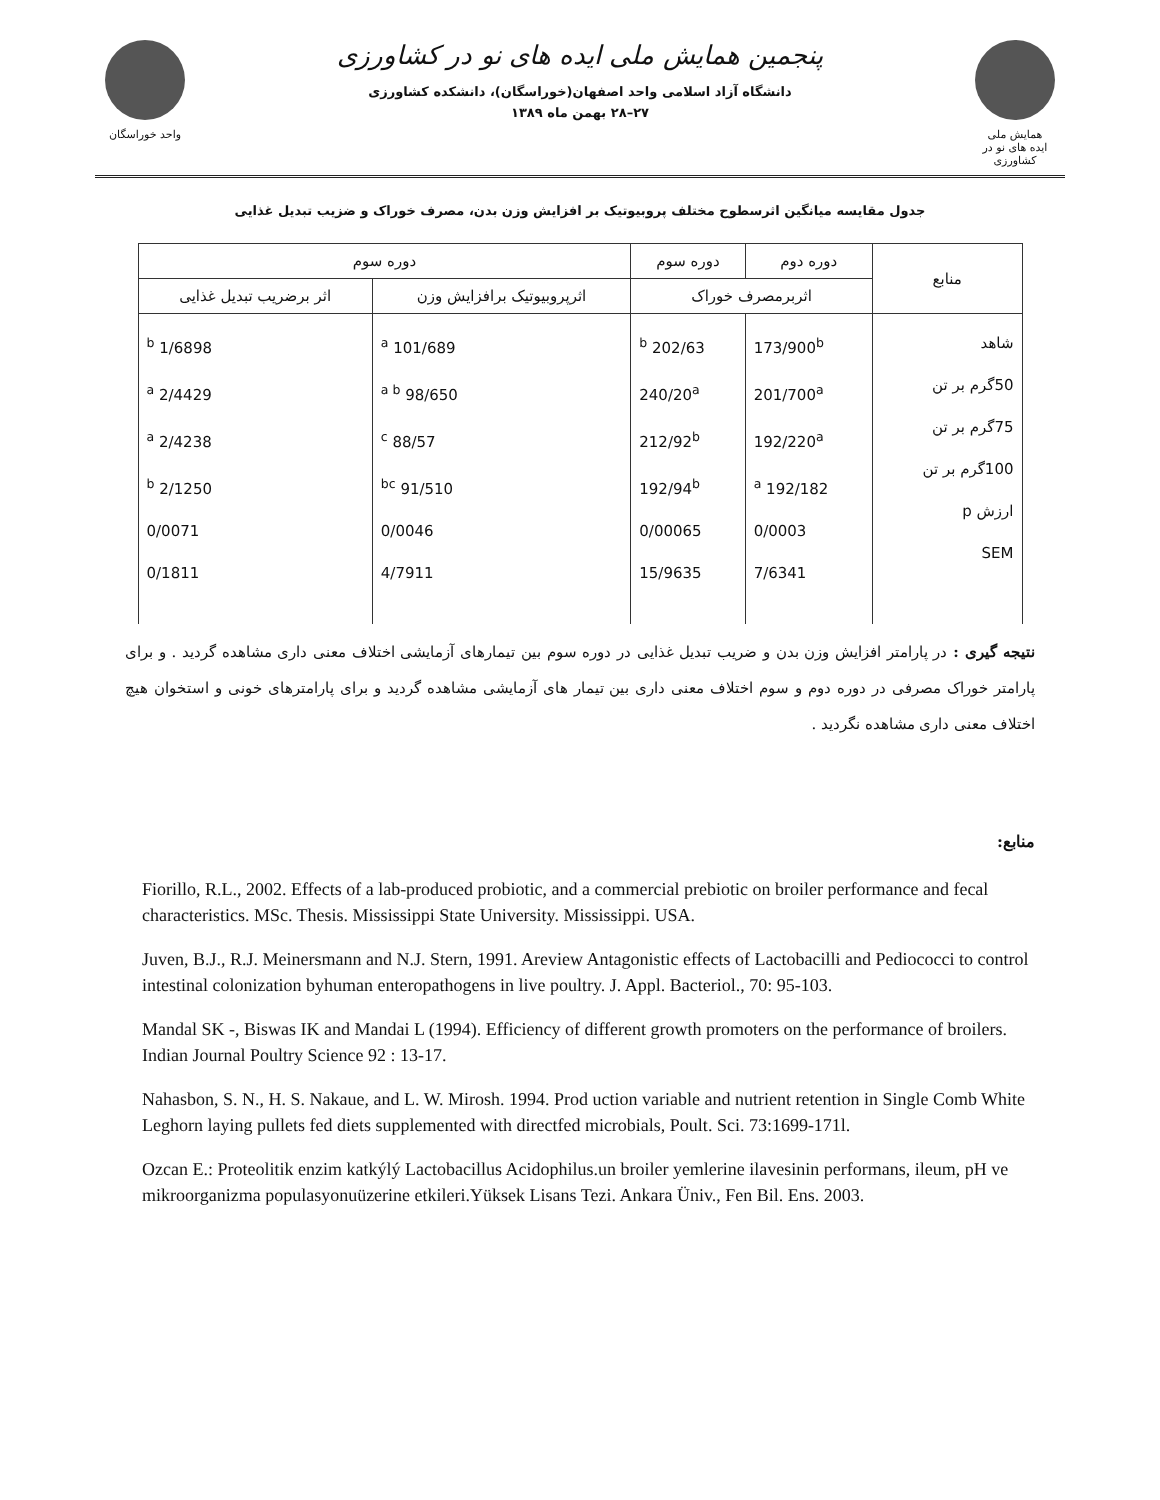واحد خوراسگان
پنجمین همایش ملی ایده های نو در کشاورزی
دانشگاه آزاد اسلامی واحد اصفهان(خوراسگان)، دانشکده کشاورزی
۲۷–۲۸ بهمن ماه ۱۳۸۹
همایش ملی
ایده های نو در کشاورزی
جدول مقایسه میانگین اثرسطوح مختلف پروبیوتیک بر افزایش وزن بدن، مصرف خوراک و ضزیب تبدیل غذایی
| منابع | دوره دوم | دوره سوم | دوره سوم | |
| --- | --- | --- | --- | --- |
| | اثربرمصرف خوراک | | اثرپروبیوتیک برافزایش وزن | اثر برضریب تبدیل غذایی |
| شاهد 50گرم بر تن 75گرم بر تن 100گرم بر تن ارزش p SEM | 173/900<sup>b</sup> 201/700<sup>a</sup> 192/220<sup>a</sup> 192/182 <sup>a</sup> 0/0003 7/6341 | 202/63 <sup>b</sup> 240/20<sup>a</sup> 212/92<sup>b</sup> 192/94<sup>b</sup> 0/00065 15/9635 | 101/689 <sup>a</sup> 98/650 <sup>a b</sup> 88/57 <sup>c</sup> 91/510 <sup>bc</sup> 0/0046 4/7911 | 1/6898 <sup>b</sup> 2/4429 <sup>a</sup> 2/4238 <sup>a</sup> 2/1250 <sup>b</sup> 0/0071 0/1811 |
نتیجه گیری : در پارامتر افزایش وزن بدن و ضریب تبدیل غذایی در دوره سوم بین تیمارهای آزمایشی اختلاف معنی داری مشاهده گردید . و برای پارامتر خوراک مصرفی در دوره دوم و سوم اختلاف معنی داری بین تیمار های آزمایشی مشاهده گردید و برای پارامترهای خونی و استخوان هیچ اختلاف معنی داری مشاهده نگردید .
منابع:
Fiorillo, R.L., 2002. Effects of a lab-produced probiotic, and a commercial prebiotic on broiler performance and fecal characteristics. MSc. Thesis. Mississippi State University. Mississippi. USA.
Juven, B.J., R.J. Meinersmann and N.J. Stern, 1991. Areview Antagonistic effects of Lactobacilli and Pediococci to control intestinal colonization byhuman enteropathogens in live poultry. J. Appl. Bacteriol., 70: 95-103.
Mandal SK -, Biswas IK and Mandai L (1994). Efficiency of different growth promoters on the performance of broilers. Indian Journal Poultry Science 92 : 13-17.
Nahasbon, S. N., H. S. Nakaue, and L. W. Mirosh. 1994. Prod uction variable and nutrient retention in Single Comb White Leghorn laying pullets fed diets supplemented with directfed microbials, Poult. Sci. 73:1699-171l.
Ozcan E.: Proteolitik enzim katkýlý Lactobacillus Acidophilus.un broiler yemlerine ilavesinin performans, ileum, pH ve mikroorganizma populasyonuüzerine etkileri.Yüksek Lisans Tezi. Ankara Üniv., Fen Bil. Ens. 2003.